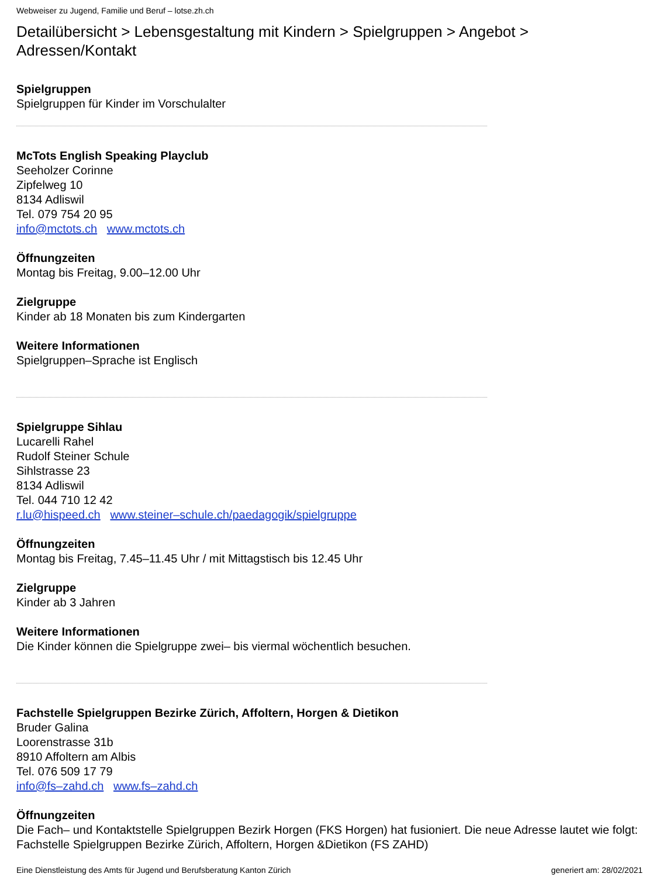Webweiser zu Jugend, Familie und Beruf – lotse.zh.ch
Detailübersicht > Lebensgestaltung mit Kindern > Spielgruppen > Angebot >
Adressen/Kontakt
Spielgruppen
Spielgruppen für Kinder im Vorschulalter
McTots English Speaking Playclub
Seeholzer Corinne
Zipfelweg 10
8134 Adliswil
Tel. 079 754 20 95
info@mctots.ch www.mctots.ch
Öffnungzeiten
Montag bis Freitag, 9.00–12.00 Uhr
Zielgruppe
Kinder ab 18 Monaten bis zum Kindergarten
Weitere Informationen
Spielgruppen–Sprache ist Englisch
Spielgruppe Sihlau
Lucarelli Rahel
Rudolf Steiner Schule
Sihlstrasse 23
8134 Adliswil
Tel. 044 710 12 42
r.lu@hispeed.ch www.steiner–schule.ch/paedagogik/spielgruppe
Öffnungzeiten
Montag bis Freitag, 7.45–11.45 Uhr / mit Mittagstisch bis 12.45 Uhr
Zielgruppe
Kinder ab 3 Jahren
Weitere Informationen
Die Kinder können die Spielgruppe zwei– bis viermal wöchentlich besuchen.
Fachstelle Spielgruppen Bezirke Zürich, Affoltern, Horgen & Dietikon
Bruder Galina
Loorenstrasse 31b
8910 Affoltern am Albis
Tel. 076 509 17 79
info@fs–zahd.ch www.fs–zahd.ch
Öffnungzeiten
Die Fach– und Kontaktstelle Spielgruppen Bezirk Horgen (FKS Horgen) hat fusioniert. Die neue Adresse lautet wie folgt: Fachstelle Spielgruppen Bezirke Zürich, Affoltern, Horgen &Dietikon (FS ZAHD)
Eine Dienstleistung des Amts für Jugend und Berufsberatung Kanton Zürich generiert am: 28/02/2021